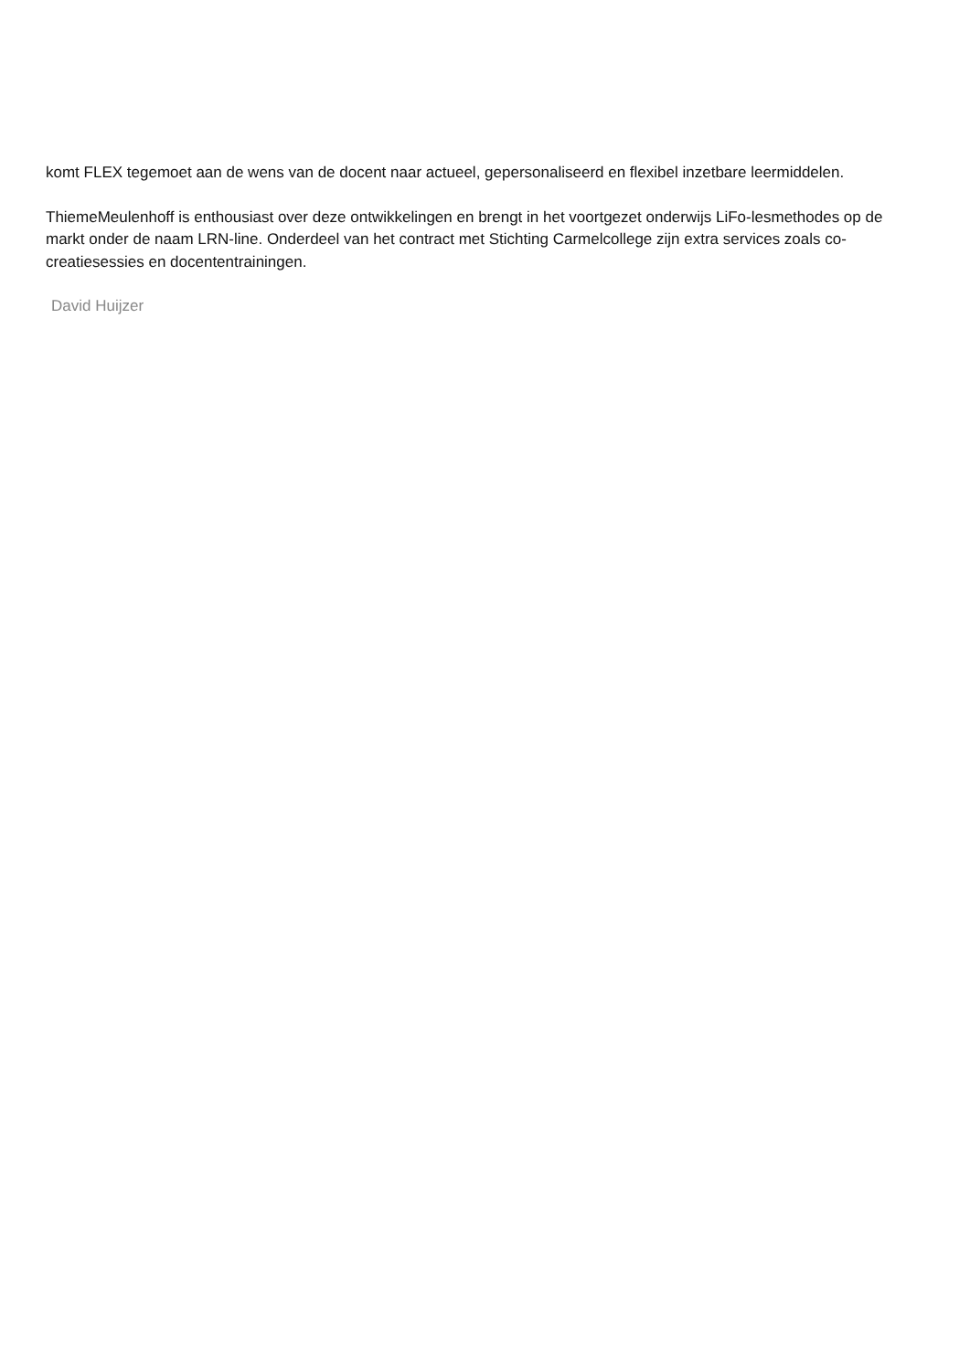komt FLEX tegemoet aan de wens van de docent naar actueel, gepersonaliseerd en flexibel inzetbare leermiddelen.
ThiemeMeulenhoff is enthousiast over deze ontwikkelingen en brengt in het voortgezet onderwijs LiFo-lesmethodes op de markt onder de naam LRN-line. Onderdeel van het contract met Stichting Carmelcollege zijn extra services zoals co-creatiesessies en docententrainingen.
David Huijzer